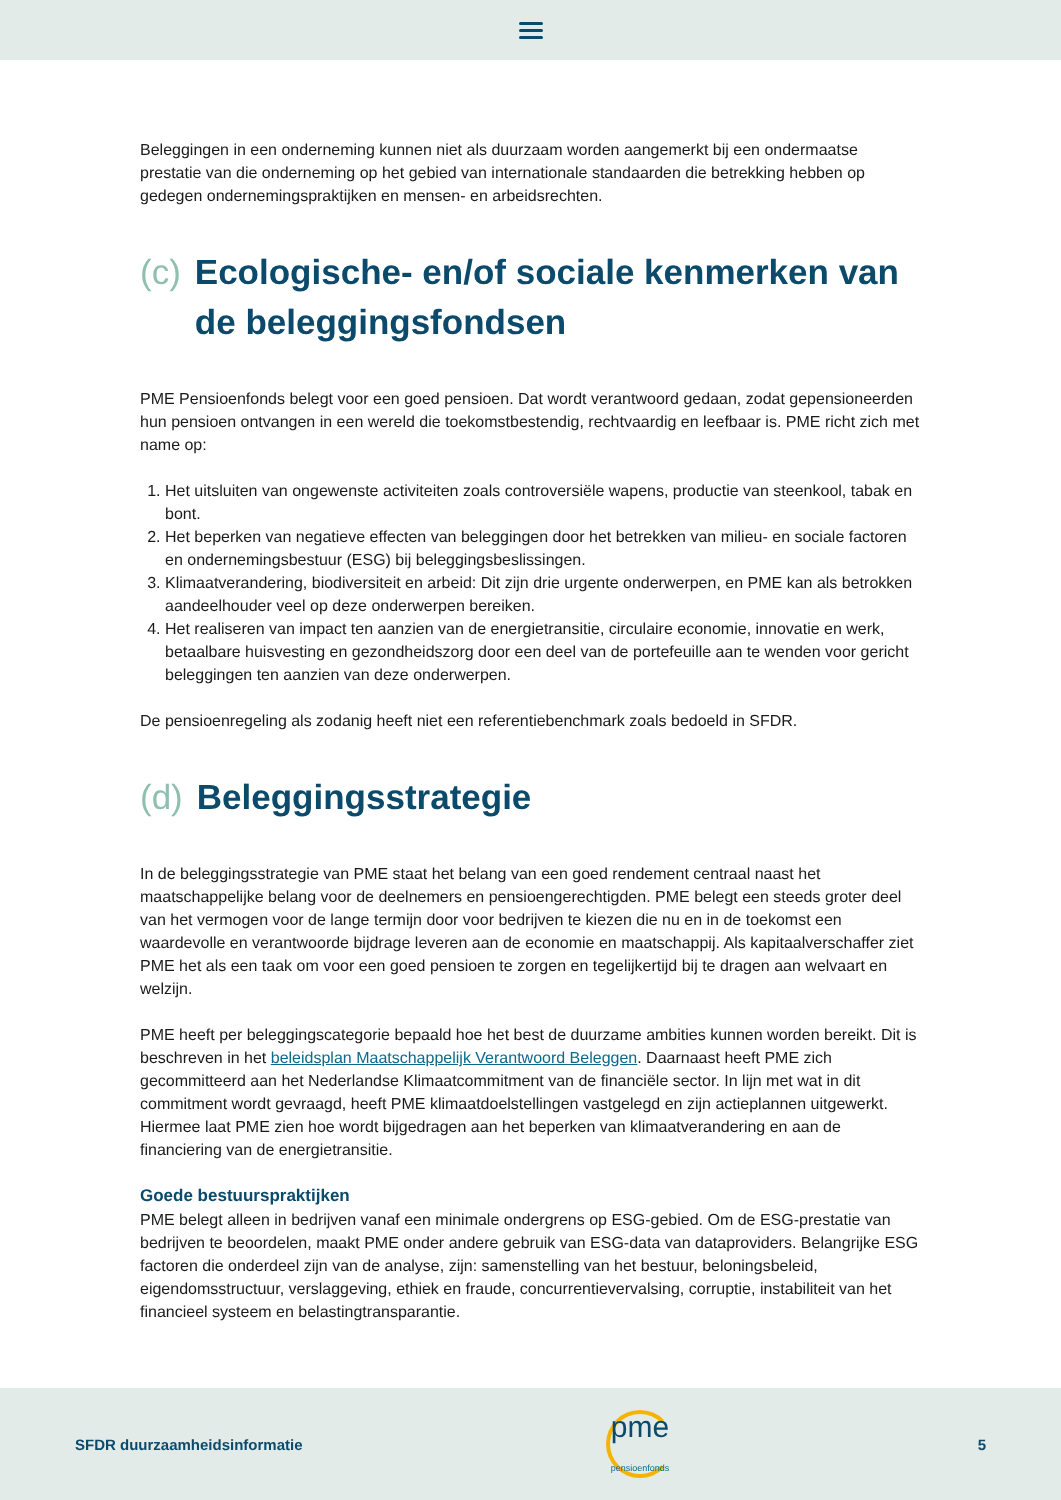Beleggingen in een onderneming kunnen niet als duurzaam worden aangemerkt bij een ondermaatse prestatie van die onderneming op het gebied van internationale standaarden die betrekking hebben op gedegen ondernemingspraktijken en mensen- en arbeidsrechten.
(c) Ecologische- en/of sociale kenmerken van de beleggingsfondsen
PME Pensioenfonds belegt voor een goed pensioen. Dat wordt verantwoord gedaan, zodat gepensioneerden hun pensioen ontvangen in een wereld die toekomstbestendig, rechtvaardig en leefbaar is. PME richt zich met name op:
1. Het uitsluiten van ongewenste activiteiten zoals controversiële wapens, productie van steenkool, tabak en bont.
2. Het beperken van negatieve effecten van beleggingen door het betrekken van milieu- en sociale factoren en ondernemingsbestuur (ESG) bij beleggingsbeslissingen.
3. Klimaatverandering, biodiversiteit en arbeid: Dit zijn drie urgente onderwerpen, en PME kan als betrokken aandeelhouder veel op deze onderwerpen bereiken.
4. Het realiseren van impact ten aanzien van de energietransitie, circulaire economie, innovatie en werk, betaalbare huisvesting en gezondheidszorg door een deel van de portefeuille aan te wenden voor gericht beleggingen ten aanzien van deze onderwerpen.
De pensioenregeling als zodanig heeft niet een referentiebenchmark zoals bedoeld in SFDR.
(d) Beleggingsstrategie
In de beleggingsstrategie van PME staat het belang van een goed rendement centraal naast het maatschappelijke belang voor de deelnemers en pensioengerechtigden. PME belegt een steeds groter deel van het vermogen voor de lange termijn door voor bedrijven te kiezen die nu en in de toekomst een waardevolle en verantwoorde bijdrage leveren aan de economie en maatschappij. Als kapitaalverschaffer ziet PME het als een taak om voor een goed pensioen te zorgen en tegelijkertijd bij te dragen aan welvaart en welzijn.
PME heeft per beleggingscategorie bepaald hoe het best de duurzame ambities kunnen worden bereikt. Dit is beschreven in het beleidsplan Maatschappelijk Verantwoord Beleggen. Daarnaast heeft PME zich gecommitteerd aan het Nederlandse Klimaatcommitment van de financiële sector. In lijn met wat in dit commitment wordt gevraagd, heeft PME klimaatdoelstellingen vastgelegd en zijn actieplannen uitgewerkt. Hiermee laat PME zien hoe wordt bijgedragen aan het beperken van klimaatverandering en aan de financiering van de energietransitie.
Goede bestuurspraktijken
PME belegt alleen in bedrijven vanaf een minimale ondergrens op ESG-gebied. Om de ESG-prestatie van bedrijven te beoordelen, maakt PME onder andere gebruik van ESG-data van dataproviders. Belangrijke ESG factoren die onderdeel zijn van de analyse, zijn: samenstelling van het bestuur, beloningsbeleid, eigendomsstructuur, verslaggeving, ethiek en fraude, concurrentievervalsing, corruptie, instabiliteit van het financieel systeem en belastingtransparantie.
SFDR duurzaamheidsinformatie
pme
pensioenfonds
5